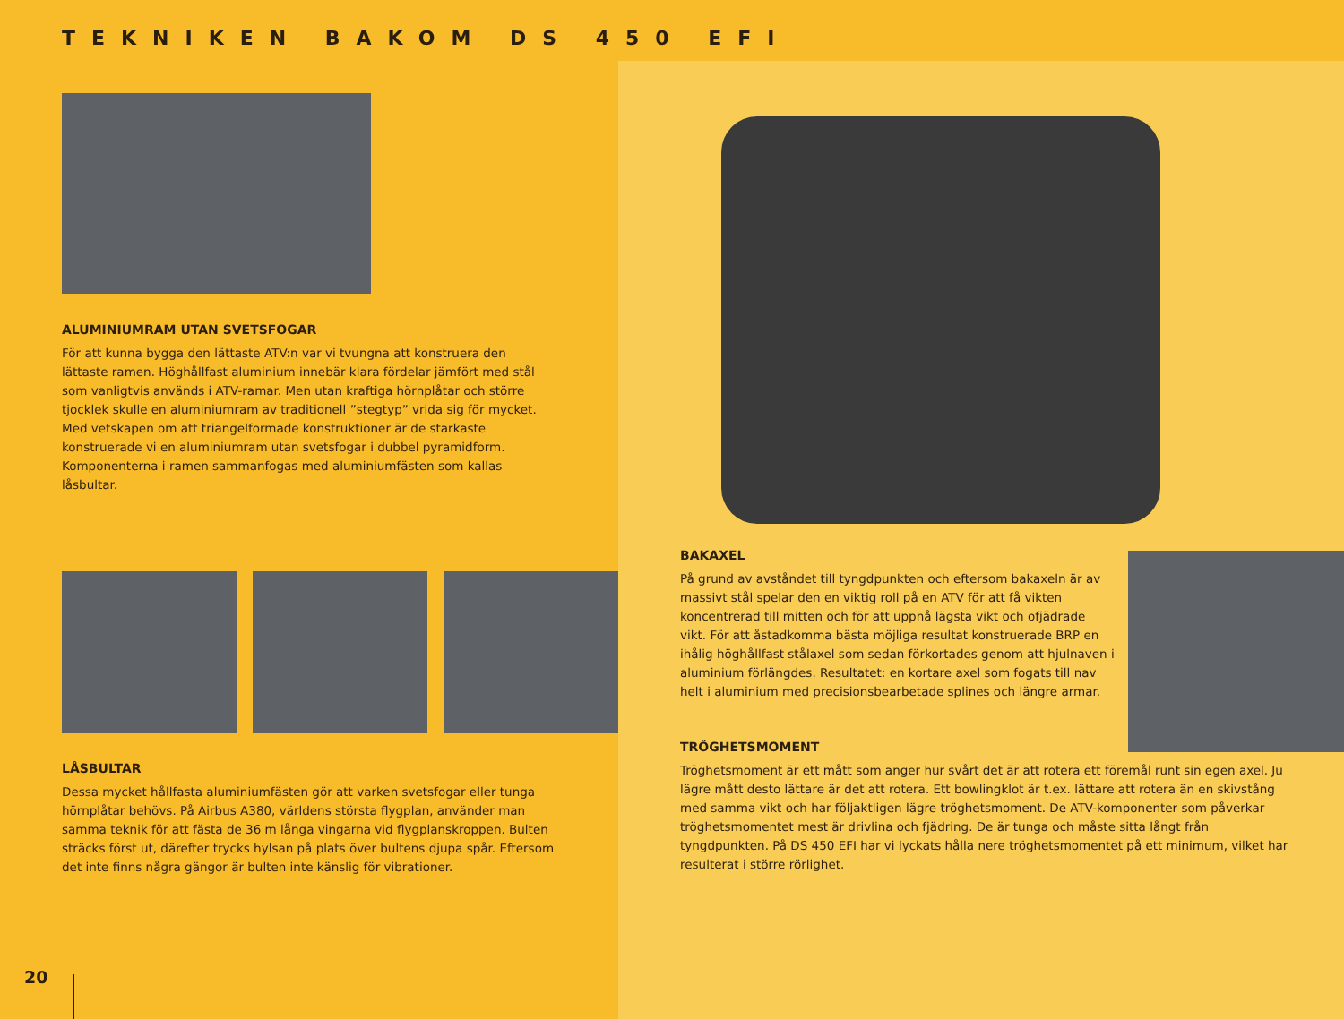TEKNIKEN BAKOM DS 450 EFI
ALUMINIUMRAM UTAN SVETSFOGAR
För att kunna bygga den lättaste ATV:n var vi tvungna att konstruera den lättaste ramen. Höghållfast aluminium innebär klara fördelar jämfört med stål som vanligtvis används i ATV-ramar. Men utan kraftiga hörnplåtar och större tjocklek skulle en aluminiumram av traditionell ”stegtyp” vrida sig för mycket. Med vetskapen om att triangelformade konstruktioner är de starkaste konstruerade vi en aluminiumram utan svetsfogar i dubbel pyramidform. Komponenterna i ramen sammanfogas med aluminiumfästen som kallas låsbultar.
LÅSBULTAR
Dessa mycket hållfasta aluminiumfästen gör att varken svetsfogar eller tunga hörnplåtar behövs. På Airbus A380, världens största flygplan, använder man samma teknik för att fästa de 36 m långa vingarna vid flygplanskroppen. Bulten sträcks först ut, därefter trycks hylsan på plats över bultens djupa spår. Eftersom det inte finns några gängor är bulten inte känslig för vibrationer.
BAKAXEL
På grund av avståndet till tyngdpunkten och eftersom bakaxeln är av massivt stål spelar den en viktig roll på en ATV för att få vikten koncentrerad till mitten och för att uppnå lägsta vikt och ofjädrade vikt. För att åstadkomma bästa möjliga resultat konstruerade BRP en ihålig höghållfast stålaxel som sedan förkortades genom att hjulnaven i aluminium förlängdes. Resultatet: en kortare axel som fogats till nav helt i aluminium med precisionsbearbetade splines och längre armar.
TRÖGHETSMOMENT
Tröghetsmoment är ett mått som anger hur svårt det är att rotera ett föremål runt sin egen axel. Ju lägre mått desto lättare är det att rotera. Ett bowlingklot är t.ex. lättare att rotera än en skivstång med samma vikt och har följaktligen lägre tröghetsmoment. De ATV-komponenter som påverkar tröghetsmomentet mest är drivlina och fjädring. De är tunga och måste sitta långt från tyngdpunkten. På DS 450 EFI har vi lyckats hålla nere tröghetsmomentet på ett minimum, vilket har resulterat i större rörlighet.
20